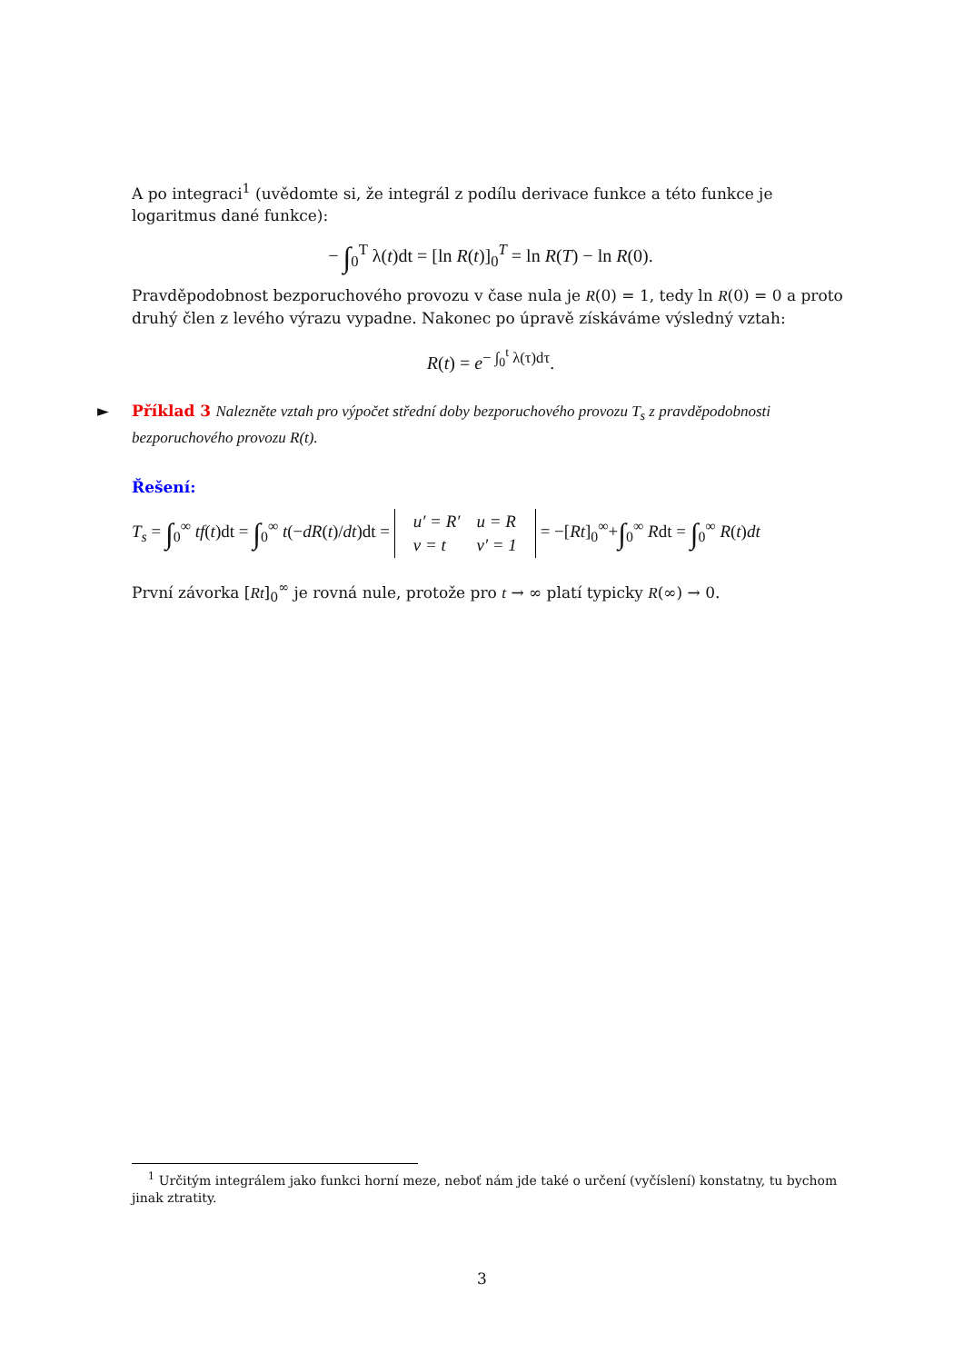A po integraci<sup>1</sup> (uvědomte si, že integrál z podílu derivace funkce a této funkce je logaritmus dané funkce):
− ∫<sub>0</sub><sup>T</sup> λ(t)dt = [ln R(t)]<sub>0</sub><sup>T</sup> = ln R(T) − ln R(0).
Pravděpodobnost bezporuchového provozu v čase nula je R(0) = 1, tedy ln R(0) = 0 a proto druhý člen z levého výrazu vypadne. Nakonec po úpravě získáváme výsledný vztah:
R(t) = e<sup>− ∫<sub>0</sub><sup>t</sup> λ(τ)dτ</sup>.
► Příklad 3 Nalezněte vztah pro výpočet střední doby bezporuchového provozu T<sub>s</sub> z pravděpodobnosti bezporuchového provozu R(t).
Řešení:
T<sub>s</sub> = ∫<sub>0</sub><sup>∞</sup> tf(t)dt = ∫<sub>0</sub><sup>∞</sup> t(−dR(t)/dt)dt =
| u′ = R′ | u = R |
| v = t | v′ = 1 |
= −[Rt]<sub>0</sub><sup>∞</sup>+∫<sub>0</sub><sup>∞</sup> Rdt = ∫<sub>0</sub><sup>∞</sup> R(t)dt
První závorka [Rt]<sub>0</sub><sup>∞</sup> je rovná nule, protože pro t → ∞ platí typicky R(∞) → 0.
<sup>1</sup> Určitým integrálem jako funkci horní meze, neboť nám jde také o určení (vyčíslení) konstatny, tu bychom jinak ztratity.
3